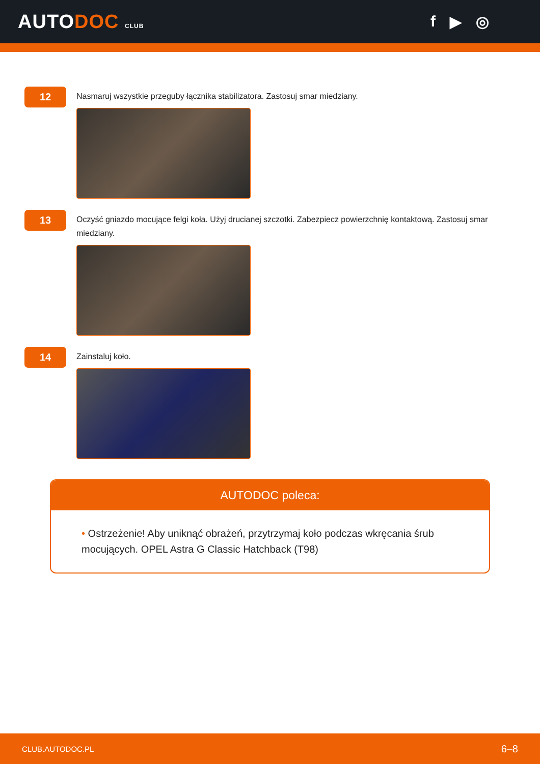AUTODOC CLUB
f ▶ ◎
12
Nasmaruj wszystkie przeguby łącznika stabilizatora. Zastosuj smar miedziany.
13
Oczyść gniazdo mocujące felgi koła. Użyj drucianej szczotki. Zabezpiecz powierzchnię kontaktową. Zastosuj smar miedziany.
14
Zainstaluj koło.
AUTODOC poleca:
• Ostrzeżenie! Aby uniknąć obrażeń, przytrzymaj koło podczas wkręcania śrub mocujących. OPEL Astra G Classic Hatchback (T98)
CLUB.AUTODOC.PL 6–8